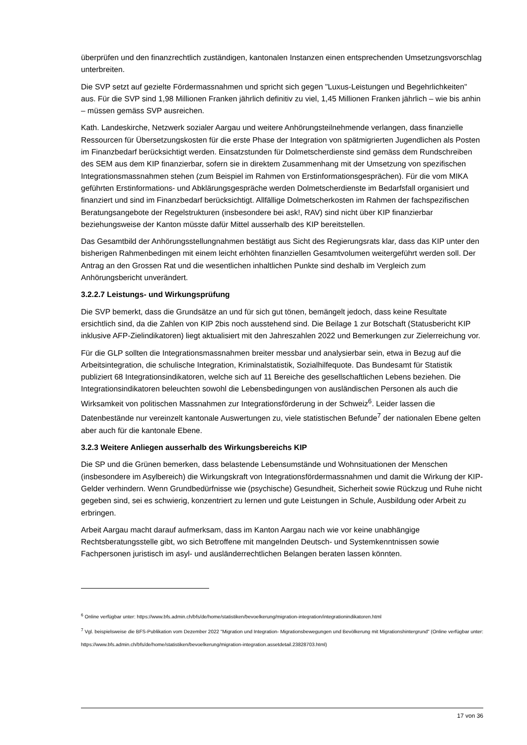überprüfen und den finanzrechtlich zuständigen, kantonalen Instanzen einen entsprechenden Umsetzungsvorschlag unterbreiten.
Die SVP setzt auf gezielte Fördermassnahmen und spricht sich gegen "Luxus-Leistungen und Begehrlichkeiten" aus. Für die SVP sind 1,98 Millionen Franken jährlich definitiv zu viel, 1,45 Millionen Franken jährlich – wie bis anhin – müssen gemäss SVP ausreichen.
Kath. Landeskirche, Netzwerk sozialer Aargau und weitere Anhörungsteilnehmende verlangen, dass finanzielle Ressourcen für Übersetzungskosten für die erste Phase der Integration von spätmigrierten Jugendlichen als Posten im Finanzbedarf berücksichtigt werden. Einsatzstunden für Dolmetscherdienste sind gemäss dem Rundschreiben des SEM aus dem KIP finanzierbar, sofern sie in direktem Zusammenhang mit der Umsetzung von spezifischen Integrationsmassnahmen stehen (zum Beispiel im Rahmen von Erstinformationsgesprächen). Für die vom MIKA geführten Erstinformations- und Abklärungsgespräche werden Dolmetscherdienste im Bedarfsfall organisiert und finanziert und sind im Finanzbedarf berücksichtigt. Allfällige Dolmetscherkosten im Rahmen der fachspezifischen Beratungsangebote der Regelstrukturen (insbesondere bei ask!, RAV) sind nicht über KIP finanzierbar beziehungsweise der Kanton müsste dafür Mittel ausserhalb des KIP bereitstellen.
Das Gesamtbild der Anhörungsstellungnahmen bestätigt aus Sicht des Regierungsrats klar, dass das KIP unter den bisherigen Rahmenbedingen mit einem leicht erhöhten finanziellen Gesamtvolumen weitergeführt werden soll. Der Antrag an den Grossen Rat und die wesentlichen inhaltlichen Punkte sind deshalb im Vergleich zum Anhörungsbericht unverändert.
3.2.2.7 Leistungs- und Wirkungsprüfung
Die SVP bemerkt, dass die Grundsätze an und für sich gut tönen, bemängelt jedoch, dass keine Resultate ersichtlich sind, da die Zahlen von KIP 2bis noch ausstehend sind. Die Beilage 1 zur Botschaft (Statusbericht KIP inklusive AFP-Zielindikatoren) liegt aktualisiert mit den Jahreszahlen 2022 und Bemerkungen zur Zielerreichung vor.
Für die GLP sollten die Integrationsmassnahmen breiter messbar und analysierbar sein, etwa in Bezug auf die Arbeitsintegration, die schulische Integration, Kriminalstatistik, Sozialhilfequote. Das Bundesamt für Statistik publiziert 68 Integrationsindikatoren, welche sich auf 11 Bereiche des gesellschaftlichen Lebens beziehen. Die Integrationsindikatoren beleuchten sowohl die Lebensbedingungen von ausländischen Personen als auch die Wirksamkeit von politischen Massnahmen zur Integrationsförderung in der Schweiz<sup>6</sup>. Leider lassen die Datenbestände nur vereinzelt kantonale Auswertungen zu, viele statistischen Befunde<sup>7</sup> der nationalen Ebene gelten aber auch für die kantonale Ebene.
3.2.3 Weitere Anliegen ausserhalb des Wirkungsbereichs KIP
Die SP und die Grünen bemerken, dass belastende Lebensumstände und Wohnsituationen der Menschen (insbesondere im Asylbereich) die Wirkungskraft von Integrationsfördermassnahmen und damit die Wirkung der KIP-Gelder verhindern. Wenn Grundbedürfnisse wie (psychische) Gesundheit, Sicherheit sowie Rückzug und Ruhe nicht gegeben sind, sei es schwierig, konzentriert zu lernen und gute Leistungen in Schule, Ausbildung oder Arbeit zu erbringen.
Arbeit Aargau macht darauf aufmerksam, dass im Kanton Aargau nach wie vor keine unabhängige Rechtsberatungsstelle gibt, wo sich Betroffene mit mangelnden Deutsch- und Systemkenntnissen sowie Fachpersonen juristisch im asyl- und ausländerrechtlichen Belangen beraten lassen könnten.
<sup>6</sup> Online verfügbar unter: https://www.bfs.admin.ch/bfs/de/home/statistiken/bevoelkerung/migration-integration/integrationindikatoren.html
<sup>7</sup> Vgl. beispielsweise die BFS-Publikation vom Dezember 2022 "Migration und Integration- Migrationsbewegungen und Bevölkerung mit Migrationshintergrund" (Online verfügbar unter: https://www.bfs.admin.ch/bfs/de/home/statistiken/bevoelkerung/migration-integration.assetdetail.23828703.html)
17 von 36